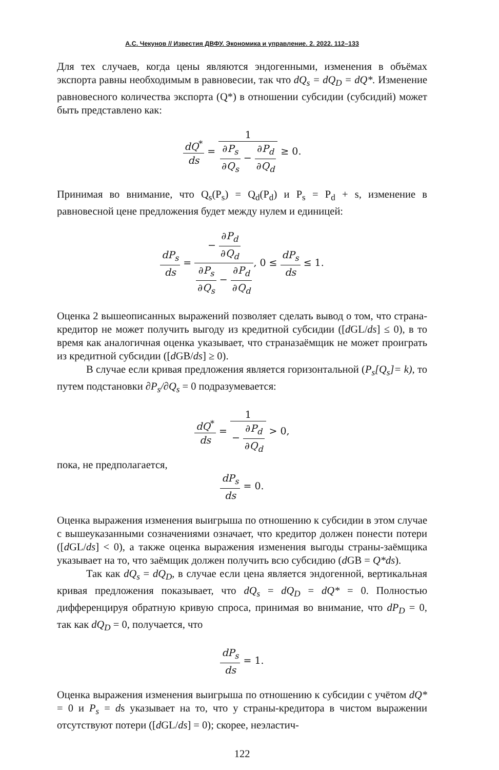А.С. Чекунов // Известия ДВФУ. Экономика и управление. 2. 2022. 112–133
Для тех случаев, когда цены являются эндогенными, изменения в объёмах экспорта равны необходимым в равновесии, так что dQ<sub>s</sub> = dQ<sub>D</sub> = dQ*. Изменение равновесного количества экспорта (Q*) в отношении субсидии (субсидий) может быть представлено как:
dQ<sup>*</sup> ds = 1 ∂P<sub>s</sub> ∂Q<sub>s</sub> − ∂P<sub>d</sub> ∂Q<sub>d</sub> ≥ 0.
Принимая во внимание, что Q<sub>s</sub>(P<sub>s</sub>) = Q<sub>d</sub>(P<sub>d</sub>) и P<sub>s</sub> = P<sub>d</sub> + s, изменение в равновесной цене предложения будет между нулем и единицей:
dP<sub>s</sub> ds = − ∂P<sub>d</sub> ∂Q<sub>d</sub> ∂P<sub>s</sub> ∂Q<sub>s</sub> − ∂P<sub>d</sub> ∂Q<sub>d</sub>, 0 ≤ dP<sub>s</sub> ds ≤ 1.
Оценка 2 вышеописанных выражений позволяет сделать вывод о том, что страна-кредитор не может получить выгоду из кредитной субсидии ([d GL/ds] ≤ 0), в то время как аналогичная оценка указывает, что страназаёмщик не может проиграть из кредитной субсидии ([d GB/ds] ≥ 0).
В случае если кривая предложения является горизонтальной (P<sub>s</sub>[Q<sub>s</sub>]= k), то путем подстановки ∂P<sub>s</sub>/∂Q<sub>s</sub> = 0 подразумевается:
dQ<sup>*</sup> ds = 1 − ∂P<sub>d</sub> ∂Q<sub>d</sub> > 0,
пока, не предполагается,
dP<sub>s</sub> ds = 0.
Оценка выражения изменения выигрыша по отношению к субсидии в этом случае с вышеуказанными созначениями означает, что кредитор должен понести потери ([d GL/ds] < 0), а также оценка выражения изменения выгоды страны-заёмщика указывает на то, что заёмщик должен получить всю субсидию (d GB = Q*ds).
Так как dQ<sub>s</sub> = dQ<sub>D</sub>, в случае если цена является эндогенной, вертикальная кривая предложения показывает, что dQ<sub>s</sub> = dQ<sub>D</sub> = dQ* = 0. Полностью дифференцируя обратную кривую спроса, принимая во внимание, что dP<sub>D</sub> = 0, так как dQ<sub>D</sub> = 0, получается, что
dP<sub>s</sub> ds = 1.
Оценка выражения изменения выигрыша по отношению к субсидии с учётом dQ* = 0 и P<sub>s</sub> = ds указывает на то, что у страны-кредитора в чистом выражении отсутствуют потери ([d GL/ds] = 0); скорее, неэластич-
122